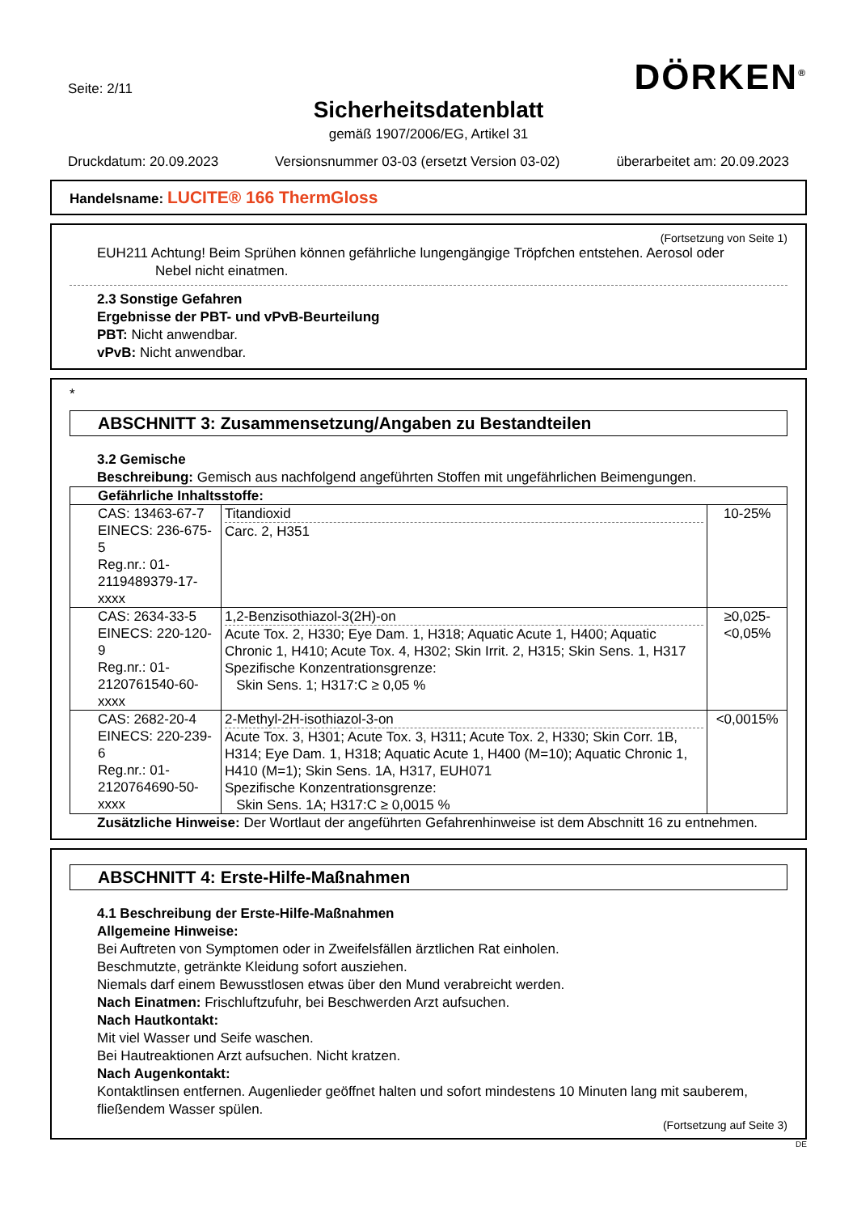Seite: 2/11
DÖRKEN<sup>®</sup>
Sicherheitsdatenblatt
gemäß 1907/2006/EG, Artikel 31
Druckdatum: 20.09.2023 Versionsnummer 03-03 (ersetzt Version 03-02) überarbeitet am: 20.09.2023
Handelsname: LUCITE® 166 ThermGloss
(Fortsetzung von Seite 1)
EUH211 Achtung! Beim Sprühen können gefährliche lungengängige Tröpfchen entstehen. Aerosol oder
Nebel nicht einatmen.
2.3 Sonstige Gefahren
Ergebnisse der PBT- und vPvB-Beurteilung
PBT: Nicht anwendbar.
vPvB: Nicht anwendbar.
*
ABSCHNITT 3: Zusammensetzung/Angaben zu Bestandteilen
3.2 Gemische
Beschreibung: Gemisch aus nachfolgend angeführten Stoffen mit ungefährlichen Beimengungen.
| Gefährliche Inhaltsstoffe: | | |
| CAS: 13463-67-7 EINECS: 236-675-5 Reg.nr.: 01-2119489379-17-xxxx | Titandioxid Carc. 2, H351 | 10-25% |
| CAS: 2634-33-5 EINECS: 220-120-9 Reg.nr.: 01-2120761540-60-xxxx | 1,2-Benzisothiazol-3(2H)-on Acute Tox. 2, H330; Eye Dam. 1, H318; Aquatic Acute 1, H400; Aquatic Chronic 1, H410; Acute Tox. 4, H302; Skin Irrit. 2, H315; Skin Sens. 1, H317 Spezifische Konzentrationsgrenze: Skin Sens. 1; H317:C ≥ 0,05 % | ≥0,025-<0,05% |
| CAS: 2682-20-4 EINECS: 220-239-6 Reg.nr.: 01-2120764690-50-xxxx | 2-Methyl-2H-isothiazol-3-on Acute Tox. 3, H301; Acute Tox. 3, H311; Acute Tox. 2, H330; Skin Corr. 1B, H314; Eye Dam. 1, H318; Aquatic Acute 1, H400 (M=10); Aquatic Chronic 1, H410 (M=1); Skin Sens. 1A, H317, EUH071 Spezifische Konzentrationsgrenze: Skin Sens. 1A; H317:C ≥ 0,0015 % | <0,0015% |
Zusätzliche Hinweise: Der Wortlaut der angeführten Gefahrenhinweise ist dem Abschnitt 16 zu entnehmen.
ABSCHNITT 4: Erste-Hilfe-Maßnahmen
4.1 Beschreibung der Erste-Hilfe-Maßnahmen
Allgemeine Hinweise:
Bei Auftreten von Symptomen oder in Zweifelsfällen ärztlichen Rat einholen.
Beschmutzte, getränkte Kleidung sofort ausziehen.
Niemals darf einem Bewusstlosen etwas über den Mund verabreicht werden.
Nach Einatmen: Frischluftzufuhr, bei Beschwerden Arzt aufsuchen.
Nach Hautkontakt:
Mit viel Wasser und Seife waschen.
Bei Hautreaktionen Arzt aufsuchen. Nicht kratzen.
Nach Augenkontakt:
Kontaktlinsen entfernen. Augenlieder geöffnet halten und sofort mindestens 10 Minuten lang mit sauberem, fließendem Wasser spülen.
(Fortsetzung auf Seite 3)
DE